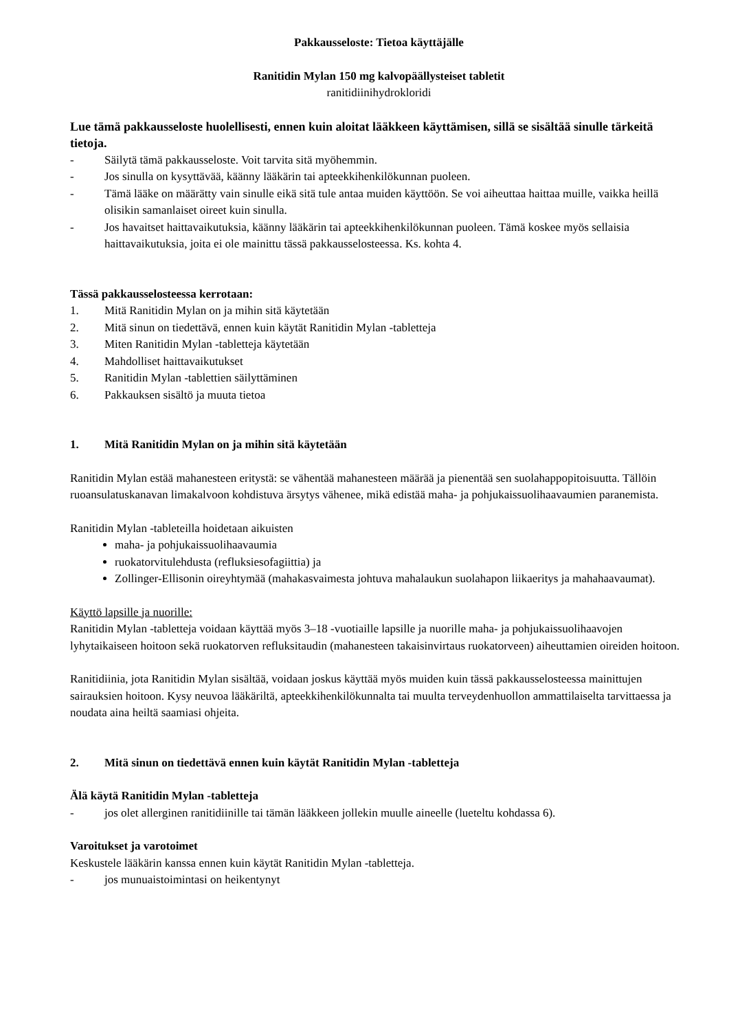Pakkausseloste: Tietoa käyttäjälle
Ranitidin Mylan 150 mg kalvopäällysteiset tabletit
ranitidiinihydrokloridi
Lue tämä pakkausseloste huolellisesti, ennen kuin aloitat lääkkeen käyttämisen, sillä se sisältää sinulle tärkeitä tietoja.
- Säilytä tämä pakkausseloste. Voit tarvita sitä myöhemmin.
- Jos sinulla on kysyttävää, käänny lääkärin tai apteekkihenkilökunnan puoleen.
- Tämä lääke on määrätty vain sinulle eikä sitä tule antaa muiden käyttöön. Se voi aiheuttaa haittaa muille, vaikka heillä olisikin samanlaiset oireet kuin sinulla.
- Jos havaitset haittavaikutuksia, käänny lääkärin tai apteekkihenkilökunnan puoleen. Tämä koskee myös sellaisia haittavaikutuksia, joita ei ole mainittu tässä pakkausselosteessa. Ks. kohta 4.
Tässä pakkausselosteessa kerrotaan:
1. Mitä Ranitidin Mylan on ja mihin sitä käytetään
2. Mitä sinun on tiedettävä, ennen kuin käytät Ranitidin Mylan -tabletteja
3. Miten Ranitidin Mylan -tabletteja käytetään
4. Mahdolliset haittavaikutukset
5. Ranitidin Mylan -tablettien säilyttäminen
6. Pakkauksen sisältö ja muuta tietoa
1. Mitä Ranitidin Mylan on ja mihin sitä käytetään
Ranitidin Mylan estää mahanesteen eritystä: se vähentää mahanesteen määrää ja pienentää sen suolahappopitoisuutta. Tällöin ruoansulatuskanavan limakalvoon kohdistuva ärsytys vähenee, mikä edistää maha- ja pohjukaissuolihaavaumien paranemista.
Ranitidin Mylan -tableteilla hoidetaan aikuisten
maha- ja pohjukaissuolihaavaumia
ruokatorvitulehdusta (refluksiesofagiittia) ja
Zollinger-Ellisonin oireyhtymää (mahakasvaimesta johtuva mahalaukun suolahapon liikaeritys ja mahahaavaumat).
Käyttö lapsille ja nuorille:
Ranitidin Mylan -tabletteja voidaan käyttää myös 3–18 -vuotiaille lapsille ja nuorille maha- ja pohjukaissuolihaavojen lyhytaikaiseen hoitoon sekä ruokatorven refluksitaudin (mahanesteen takaisinvirtaus ruokatorveen) aiheuttamien oireiden hoitoon.
Ranitidiinia, jota Ranitidin Mylan sisältää, voidaan joskus käyttää myös muiden kuin tässä pakkausselosteessa mainittujen sairauksien hoitoon. Kysy neuvoa lääkäriltä, apteekkihenkilökunnalta tai muulta terveydenhuollon ammattilaiselta tarvittaessa ja noudata aina heiltä saamiasi ohjeita.
2. Mitä sinun on tiedettävä ennen kuin käytät Ranitidin Mylan -tabletteja
Älä käytä Ranitidin Mylan -tabletteja
- jos olet allerginen ranitidiinille tai tämän lääkkeen jollekin muulle aineelle (lueteltu kohdassa 6).
Varoitukset ja varotoimet
Keskustele lääkärin kanssa ennen kuin käytät Ranitidin Mylan -tabletteja.
- jos munuaistoimintasi on heikentynyt